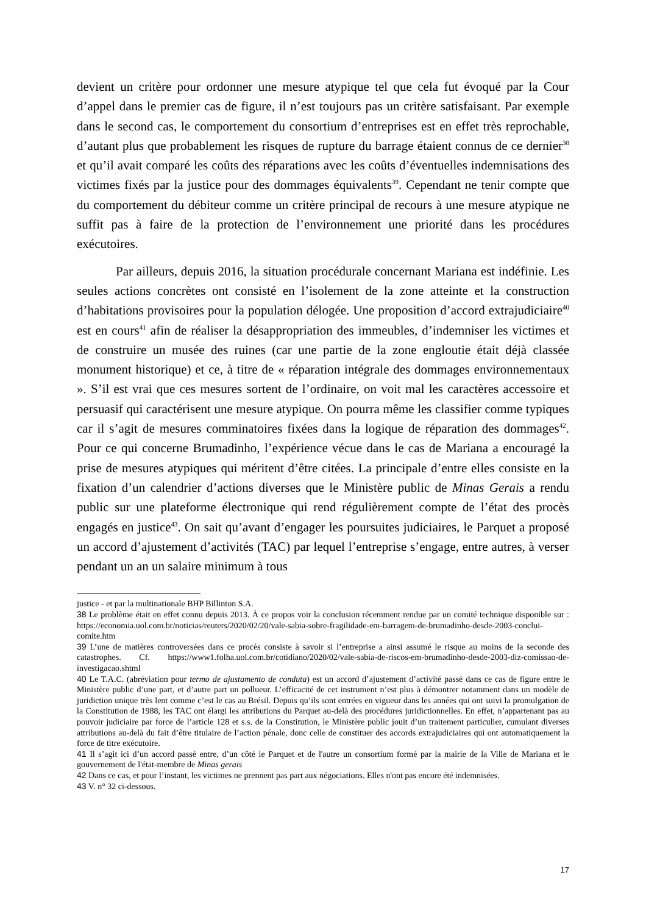devient un critère pour ordonner une mesure atypique tel que cela fut évoqué par la Cour d’appel dans le premier cas de figure, il n’est toujours pas un critère satisfaisant. Par exemple dans le second cas, le comportement du consortium d’entreprises est en effet très reprochable, d’autant plus que probablement les risques de rupture du barrage étaient connus de ce dernier<sup>38</sup> et qu’il avait comparé les coûts des réparations avec les coûts d’éventuelles indemnisations des victimes fixés par la justice pour des dommages équivalents<sup>39</sup>. Cependant ne tenir compte que du comportement du débiteur comme un critère principal de recours à une mesure atypique ne suffit pas à faire de la protection de l’environnement une priorité dans les procédures exécutoires.
Par ailleurs, depuis 2016, la situation procédurale concernant Mariana est indéfinie. Les seules actions concrètes ont consisté en l’isolement de la zone atteinte et la construction d’habitations provisoires pour la population délogée. Une proposition d’accord extrajudiciaire<sup>40</sup> est en cours<sup>41</sup> afin de réaliser la désappropriation des immeubles, d’indemniser les victimes et de construire un musée des ruines (car une partie de la zone engloutie était déjà classée monument historique) et ce, à titre de « réparation intégrale des dommages environnementaux ». S’il est vrai que ces mesures sortent de l’ordinaire, on voit mal les caractères accessoire et persuasif qui caractérisent une mesure atypique. On pourra même les classifier comme typiques car il s’agit de mesures comminatoires fixées dans la logique de réparation des dommages<sup>42</sup>. Pour ce qui concerne Brumadinho, l’expérience vécue dans le cas de Mariana a encouragé la prise de mesures atypiques qui méritent d’être citées. La principale d’entre elles consiste en la fixation d’un calendrier d’actions diverses que le Ministère public de Minas Gerais a rendu public sur une plateforme électronique qui rend régulièrement compte de l’état des procès engagés en justice<sup>43</sup>. On sait qu’avant d’engager les poursuites judiciaires, le Parquet a proposé un accord d’ajustement d’activités (TAC) par lequel l’entreprise s’engage, entre autres, à verser pendant un an un salaire minimum à tous
justice - et par la multinationale BHP Billinton S.A.
38 Le problème était en effet connu depuis 2013. À ce propos voir la conclusion récemment rendue par un comité technique disponible sur : https://economia.uol.com.br/noticias/reuters/2020/02/20/vale-sabia-sobre-fragilidade-em-barragem-de-brumadinho-desde-2003-conclui-comite.htm
39 L’une de matières controversées dans ce procès consiste à savoir si l’entreprise a ainsi assumé le risque au moins de la seconde des catastrophes. Cf. https://www1.folha.uol.com.br/cotidiano/2020/02/vale-sabia-de-riscos-em-brumadinho-desde-2003-diz-comissao-de-investigacao.shtml
40 Le T.A.C. (abréviation pour termo de ajustamento de conduta) est un accord d’ajustement d’activité passé dans ce cas de figure entre le Ministère public d’une part, et d’autre part un pollueur. L’efficacité de cet instrument n’est plus à démontrer notamment dans un modèle de juridiction unique très lent comme c’est le cas au Brésil. Depuis qu’ils sont entrées en vigueur dans les années qui ont suivi la promulgation de la Constitution de 1988, les TAC ont élargi les attributions du Parquet au-delà des procédures juridictionnelles. En effet, n’appartenant pas au pouvoir judiciaire par force de l’article 128 et s.s. de la Constitution, le Ministère public jouit d’un traitement particulier, cumulant diverses attributions au-delà du fait d’être titulaire de l’action pénale, donc celle de constituer des accords extrajudiciaires qui ont automatiquement la force de titre exécutoire.
41 Il s’agit ici d’un accord passé entre, d’un côté le Parquet et de l'autre un consortium formé par la mairie de la Ville de Mariana et le gouvernement de l'état-membre de Minas gerais
42 Dans ce cas, et pour l’instant, les victimes ne prennent pas part aux négociations. Elles n'ont pas encore été indemnisées.
43 V. n° 32 ci-dessous.
17